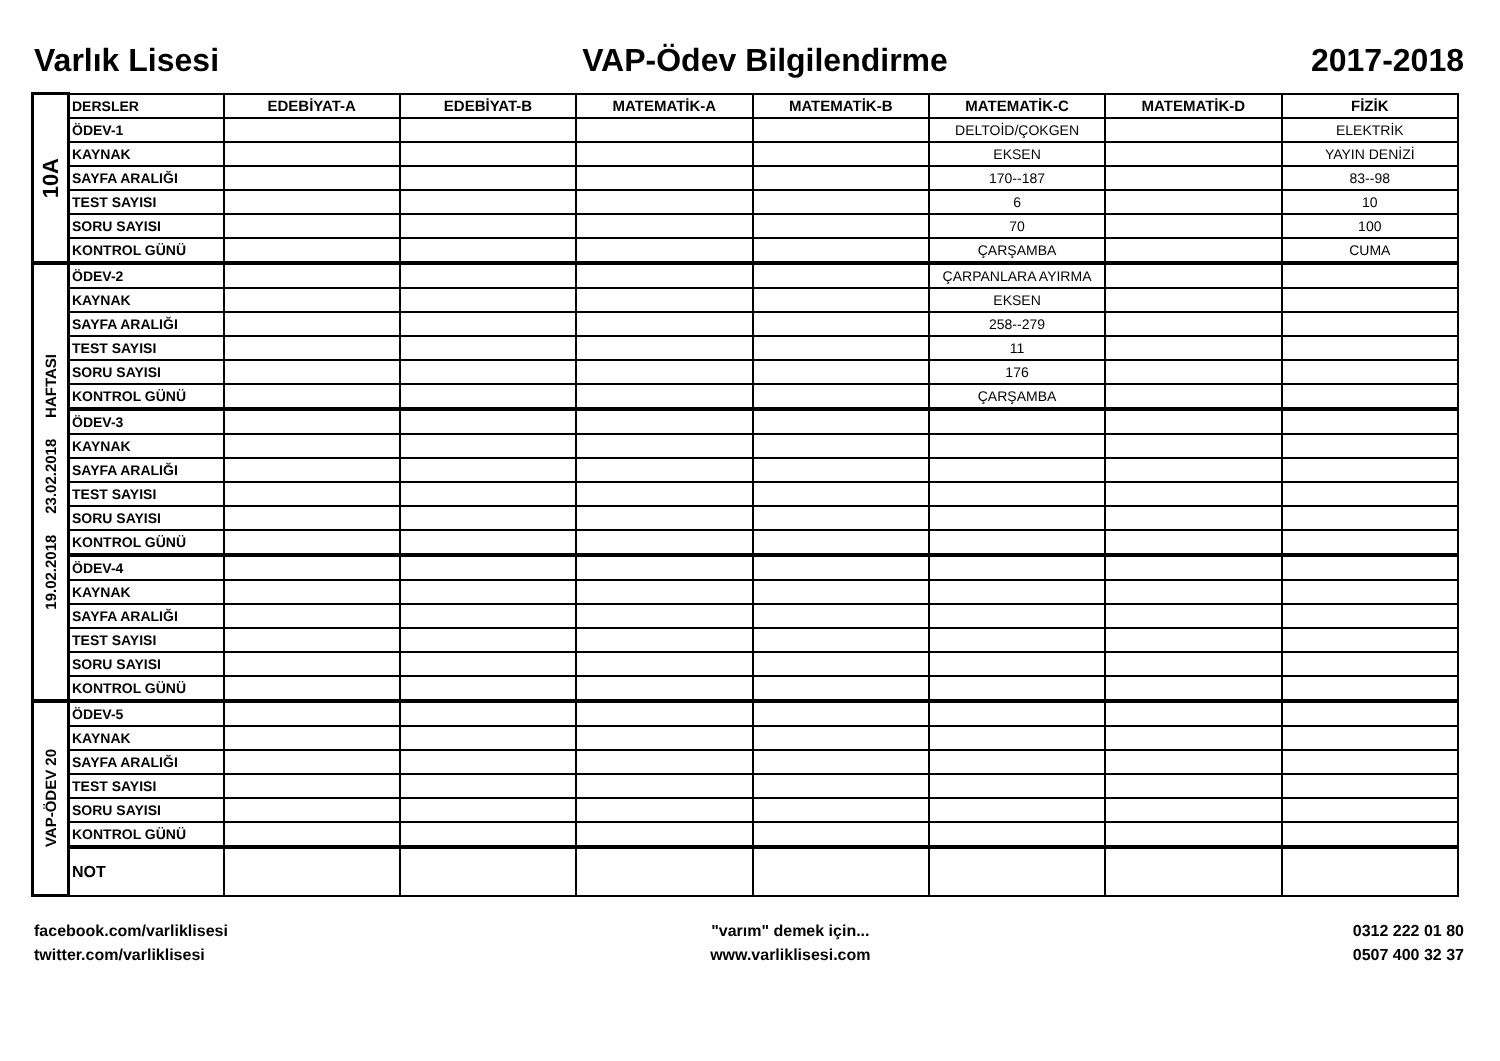Varlık Lisesi VAP-Ödev Bilgilendirme 2017-2018
| 10A | DERSLER | EDEBİYAT-A | EDEBİYAT-B | MATEMATİK-A | MATEMATİK-B | MATEMATİK-C | MATEMATİK-D | FİZİK |
| | ÖDEV-1 | | | | | DELTOİD/ÇOKGEN | | ELEKTRİK |
| | KAYNAK | | | | | EKSEN | | YAYIN DENİZİ |
| | SAYFA ARALIĞI | | | | | 170--187 | | 83--98 |
| | TEST SAYISI | | | | | 6 | | 10 |
| | SORU SAYISI | | | | | 70 | | 100 |
| | KONTROL GÜNÜ | | | | | ÇARŞAMBA | | CUMA |
| 19.02.2018 23.02.2018 HAFTASI | ÖDEV-2 | | | | | ÇARPANLARA AYIRMA | | |
| | KAYNAK | | | | | EKSEN | | |
| | SAYFA ARALIĞI | | | | | 258--279 | | |
| | TEST SAYISI | | | | | 11 | | |
| | SORU SAYISI | | | | | 176 | | |
| | KONTROL GÜNÜ | | | | | ÇARŞAMBA | | |
| | ÖDEV-3 | | | | | | | |
| | KAYNAK | | | | | | | |
| | SAYFA ARALIĞI | | | | | | | |
| | TEST SAYISI | | | | | | | |
| | SORU SAYISI | | | | | | | |
| | KONTROL GÜNÜ | | | | | | | |
| | ÖDEV-4 | | | | | | | |
| | KAYNAK | | | | | | | |
| | SAYFA ARALIĞI | | | | | | | |
| | TEST SAYISI | | | | | | | |
| | SORU SAYISI | | | | | | | |
| | KONTROL GÜNÜ | | | | | | | |
| VAP-ÖDEV 20 | ÖDEV-5 | | | | | | | |
| | KAYNAK | | | | | | | |
| | SAYFA ARALIĞI | | | | | | | |
| | TEST SAYISI | | | | | | | |
| | SORU SAYISI | | | | | | | |
| | KONTROL GÜNÜ | | | | | | | |
| | NOT | | | | | | | |
facebook.com/varliklisesi
twitter.com/varliklisesi
"varım" demek için...
www.varliklisesi.com
0312 222 01 80
0507 400 32 37